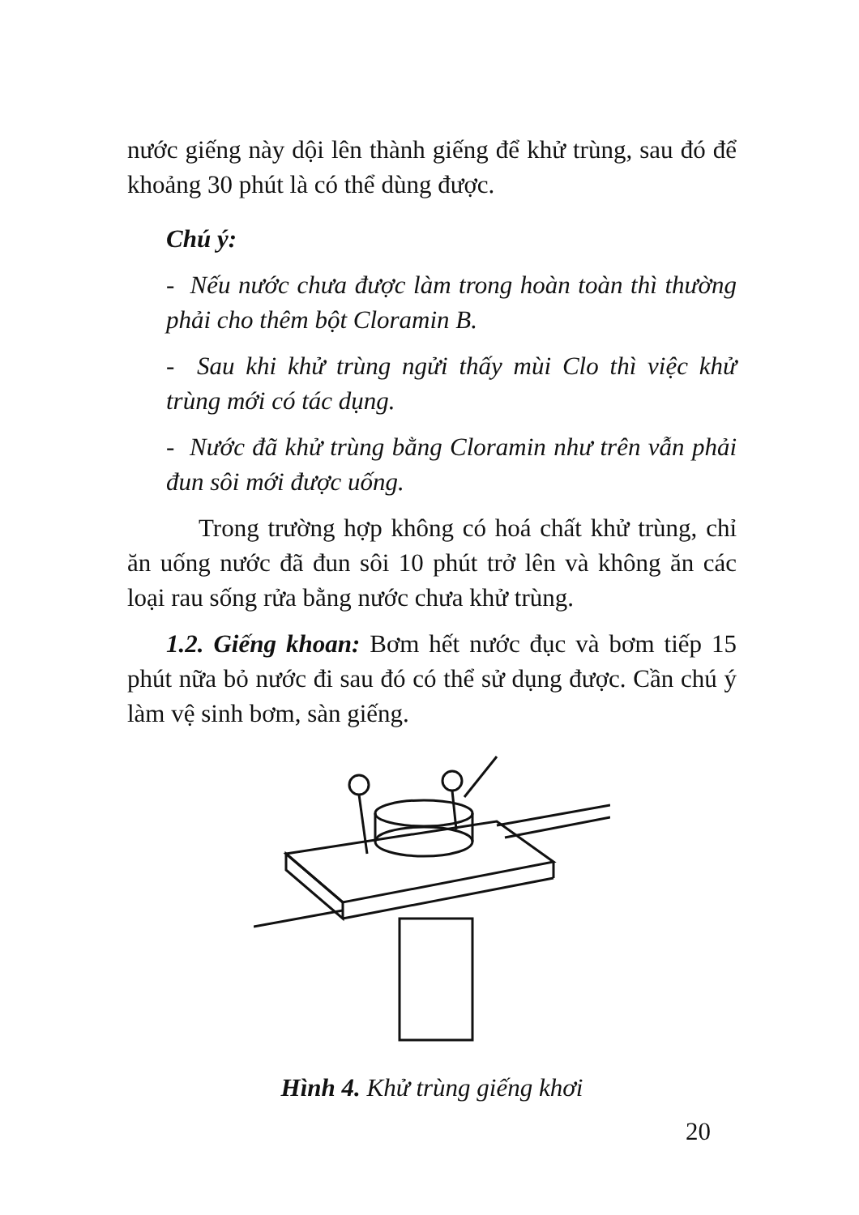nước giếng này dội lên thành giếng để khử trùng, sau đó để khoảng 30 phút là có thể dùng được.
Chú ý:
- Nếu nước chưa được làm trong hoàn toàn thì thường phải cho thêm bột Cloramin B.
- Sau khi khử trùng ngửi thấy mùi Clo thì việc khử trùng mới có tác dụng.
- Nước đã khử trùng bằng Cloramin như trên vẫn phải đun sôi mới được uống.
Trong trường hợp không có hoá chất khử trùng, chỉ ăn uống nước đã đun sôi 10 phút trở lên và không ăn các loại rau sống rửa bằng nước chưa khử trùng.
1.2. Giếng khoan: Bơm hết nước đục và bơm tiếp 15 phút nữa bỏ nước đi sau đó có thể sử dụng được. Cần chú ý làm vệ sinh bơm, sàn giếng.
Hình 4. Khử trùng giếng khơi
20